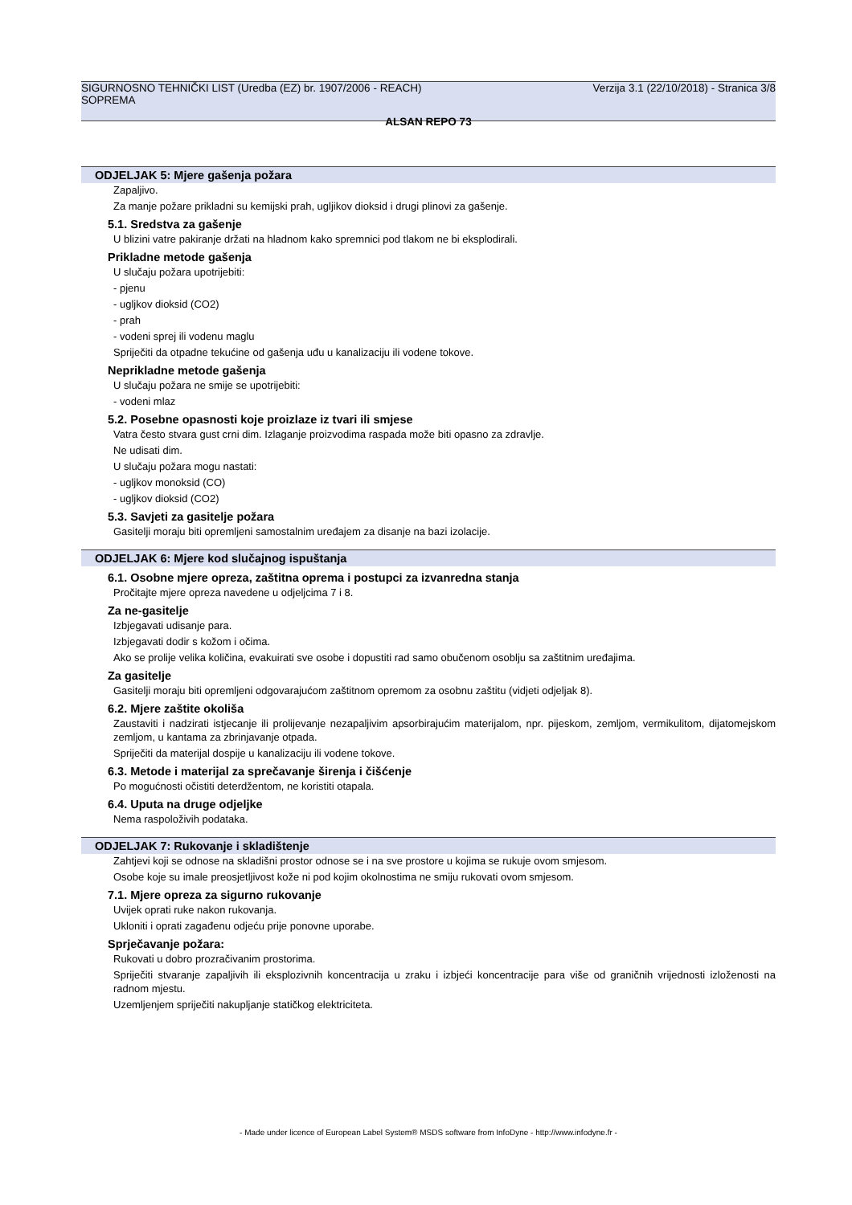SIGURNOSNO TEHNIČKI LIST (Uredba (EZ) br. 1907/2006 - REACH)
SOPREMA
Verzija 3.1 (22/10/2018) - Stranica 3/8
ALSAN REPO 73
ODJELJAK 5: Mjere gašenja požara
Zapaljivo.
Za manje požare prikladni su kemijski prah, ugljikov dioksid i drugi plinovi za gašenje.
5.1. Sredstva za gašenje
U blizini vatre pakiranje držati na hladnom kako spremnici pod tlakom ne bi eksplodirali.
Prikladne metode gašenja
U slučaju požara upotrijebiti:
- pjenu
- ugljkov dioksid (CO2)
- prah
- vodeni sprej ili vodenu maglu
Spriječiti da otpadne tekućine od gašenja uđu u kanalizaciju ili vodene tokove.
Neprikladne metode gašenja
U slučaju požara ne smije se upotrijebiti:
- vodeni mlaz
5.2. Posebne opasnosti koje proizlaze iz tvari ili smjese
Vatra često stvara gust crni dim. Izlaganje proizvodima raspada može biti opasno za zdravlje.
Ne udisati dim.
U slučaju požara mogu nastati:
- ugljkov monoksid (CO)
- ugljkov dioksid (CO2)
5.3. Savjeti za gasitelje požara
Gasitelji moraju biti opremljeni samostalnim uređajem za disanje na bazi izolacije.
ODJELJAK 6: Mjere kod slučajnog ispuštanja
6.1. Osobne mjere opreza, zaštitna oprema i postupci za izvanredna stanja
Pročitajte mjere opreza navedene u odjeljcima 7 i 8.
Za ne-gasitelje
Izbjegavati udisanje para.
Izbjegavati dodir s kožom i očima.
Ako se prolije velika količina, evakuirati sve osobe i dopustiti rad samo obučenom osoblju sa zaštitnim uređajima.
Za gasitelje
Gasitelji moraju biti opremljeni odgovarajućom zaštitnom opremom za osobnu zaštitu (vidjeti odjeljak 8).
6.2. Mjere zaštite okoliša
Zaustaviti i nadzirati istjecanje ili prolijevanje nezapaljivim apsorbirajućim materijalom, npr. pijeskom, zemljom, vermikulitom, dijatomejskom zemljom, u kantama za zbrinjavanje otpada.
Spriječiti da materijal dospije u kanalizaciju ili vodene tokove.
6.3. Metode i materijal za sprečavanje širenja i čišćenje
Po mogućnosti očistiti deterdžentom, ne koristiti otapala.
6.4. Uputa na druge odjeljke
Nema raspoloživih podataka.
ODJELJAK 7: Rukovanje i skladištenje
Zahtjevi koji se odnose na skladišni prostor odnose se i na sve prostore u kojima se rukuje ovom smjesom.
Osobe koje su imale preosjetljivost kože ni pod kojim okolnostima ne smiju rukovati ovom smjesom.
7.1. Mjere opreza za sigurno rukovanje
Uvijek oprati ruke nakon rukovanja.
Ukloniti i oprati zagađenu odjeću prije ponovne uporabe.
Sprječavanje požara:
Rukovati u dobro prozračivanim prostorima.
Spriječiti stvaranje zapaljivih ili eksplozivnih koncentracija u zraku i izbjeći koncentracije para više od graničnih vrijednosti izloženosti na radnom mjestu.
Uzemljenjem spriječiti nakupljanje statičkog elektriciteta.
- Made under licence of European Label System® MSDS software from InfoDyne - http://www.infodyne.fr -